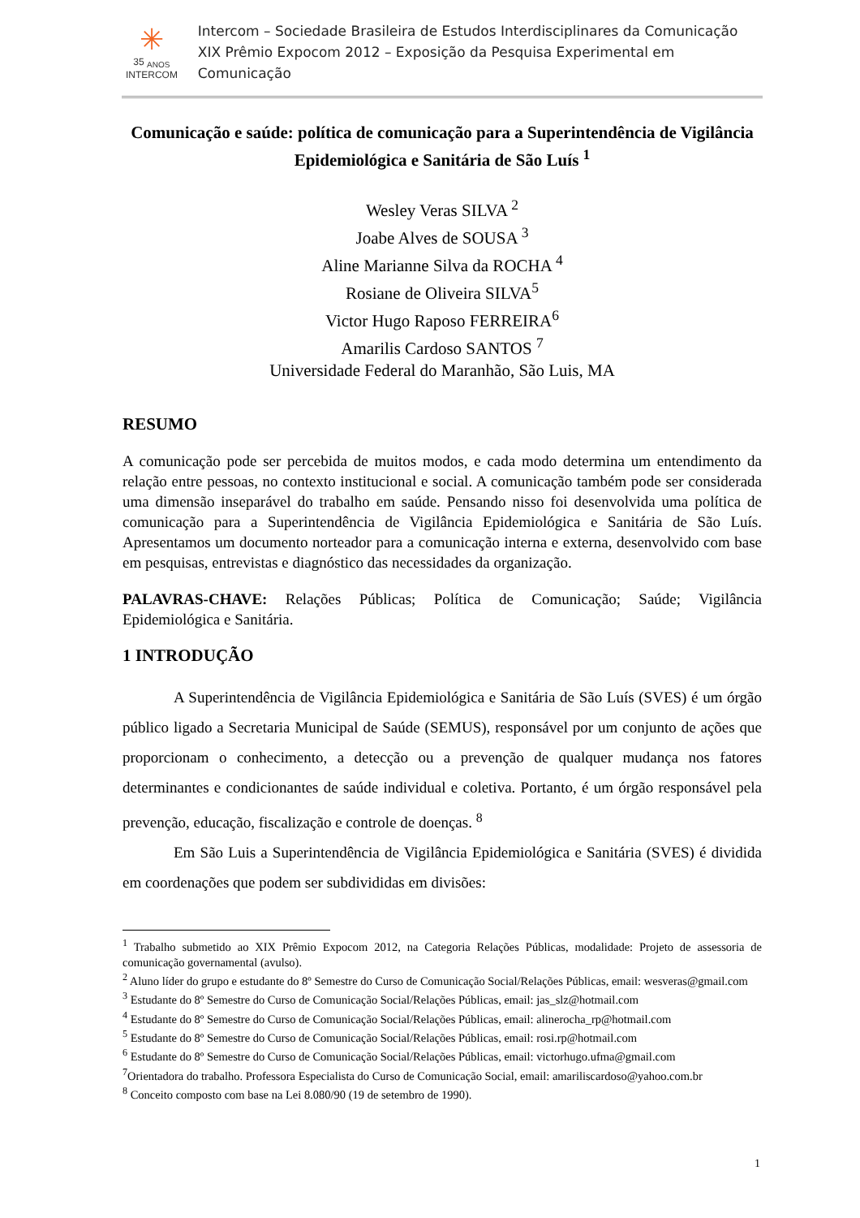✳
35 <sub>ANOS</sub>
INTERCOM
Intercom – Sociedade Brasileira de Estudos Interdisciplinares da Comunicação
XIX Prêmio Expocom 2012 – Exposição da Pesquisa Experimental em Comunicação
Comunicação e saúde: política de comunicação para a Superintendência de Vigilância Epidemiológica e Sanitária de São Luís <sup>1</sup>
Wesley Veras SILVA <sup>2</sup>
Joabe Alves de SOUSA <sup>3</sup>
Aline Marianne Silva da ROCHA <sup>4</sup>
Rosiane de Oliveira SILVA<sup>5</sup>
Victor Hugo Raposo FERREIRA<sup>6</sup>
Amarilis Cardoso SANTOS <sup>7</sup>
Universidade Federal do Maranhão, São Luis, MA
RESUMO
A comunicação pode ser percebida de muitos modos, e cada modo determina um entendimento da relação entre pessoas, no contexto institucional e social. A comunicação também pode ser considerada uma dimensão inseparável do trabalho em saúde. Pensando nisso foi desenvolvida uma política de comunicação para a Superintendência de Vigilância Epidemiológica e Sanitária de São Luís. Apresentamos um documento norteador para a comunicação interna e externa, desenvolvido com base em pesquisas, entrevistas e diagnóstico das necessidades da organização.
PALAVRAS-CHAVE: Relações Públicas; Política de Comunicação; Saúde; Vigilância Epidemiológica e Sanitária.
1 INTRODUÇÃO
A Superintendência de Vigilância Epidemiológica e Sanitária de São Luís (SVES) é um órgão público ligado a Secretaria Municipal de Saúde (SEMUS), responsável por um conjunto de ações que proporcionam o conhecimento, a detecção ou a prevenção de qualquer mudança nos fatores determinantes e condicionantes de saúde individual e coletiva. Portanto, é um órgão responsável pela prevenção, educação, fiscalização e controle de doenças. <sup>8</sup>
Em São Luis a Superintendência de Vigilância Epidemiológica e Sanitária (SVES) é dividida em coordenações que podem ser subdivididas em divisões:
<sup>1</sup> Trabalho submetido ao XIX Prêmio Expocom 2012, na Categoria Relações Públicas, modalidade: Projeto de assessoria de comunicação governamental (avulso).
<sup>2</sup> Aluno líder do grupo e estudante do 8º Semestre do Curso de Comunicação Social/Relações Públicas, email: wesveras@gmail.com
<sup>3</sup> Estudante do 8º Semestre do Curso de Comunicação Social/Relações Públicas, email: jas_slz@hotmail.com
<sup>4</sup> Estudante do 8º Semestre do Curso de Comunicação Social/Relações Públicas, email: alinerocha_rp@hotmail.com
<sup>5</sup> Estudante do 8º Semestre do Curso de Comunicação Social/Relações Públicas, email: rosi.rp@hotmail.com
<sup>6</sup> Estudante do 8º Semestre do Curso de Comunicação Social/Relações Públicas, email: victorhugo.ufma@gmail.com
<sup>7</sup> Orientadora do trabalho. Professora Especialista do Curso de Comunicação Social, email: amariliscardoso@yahoo.com.br
<sup>8</sup> Conceito composto com base na Lei 8.080/90 (19 de setembro de 1990).
1